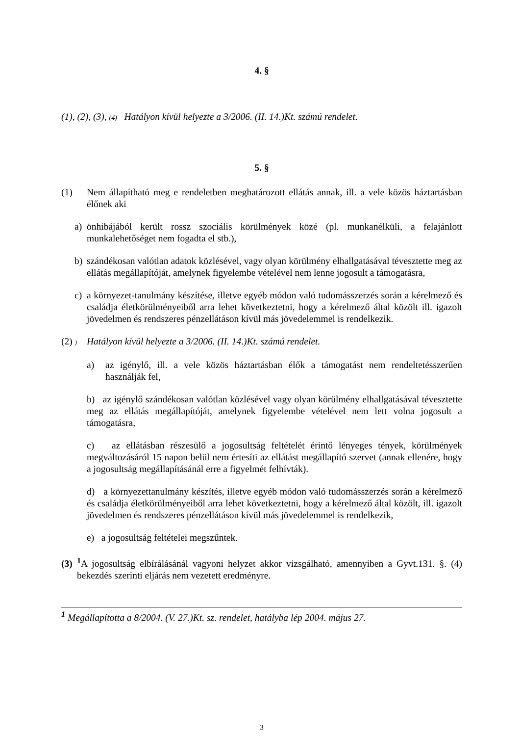4. §
(1), (2), (3), (4) Hatályon kívül helyezte a 3/2006. (II. 14.)Kt. számú rendelet.
5. §
(1) Nem állapítható meg e rendeletben meghatározott ellátás annak, ill. a vele közös háztartásban élőnek aki
a) önhibájából került rossz szociális körülmények közé (pl. munkanélküli, a felajánlott munkalehetőséget nem fogadta el stb.),
b) szándékosan valótlan adatok közlésével, vagy olyan körülmény elhallgatásával tévesztette meg az ellátás megállapítóját, amelynek figyelembe vételével nem lenne jogosult a támogatásra,
c) a környezet-tanulmány készítése, illetve egyéb módon való tudomásszerzés során a kérelmező és családja életkörülményeiből arra lehet következtetni, hogy a kérelmező által közölt ill. igazolt jövedelmen és rendszeres pénzellátáson kívül más jövedelemmel is rendelkezik.
(2) )
Hatályon kívül helyezte a 3/2006. (II. 14.)Kt. számú rendelet.
a) az igénylő, ill. a vele közös háztartásban élők a támogatást nem rendeltetésszerűen használják fel,
b) az igénylő szándékosan valótlan közlésével vagy olyan körülmény elhallgatásával tévesztette meg az ellátás megállapítóját, amelynek figyelembe vételével nem lett volna jogosult a támogatásra,
c) az ellátásban részesülő a jogosultság feltételét érintő lényeges tények, körülmények megváltozásáról 15 napon belül nem értesíti az ellátást megállapító szervet (annak ellenére, hogy a jogosultság megállapításánál erre a figyelmét felhívták).
d) a környezettanulmány készítés, illetve egyéb módon való tudomásszerzés során a kérelmező és családja életkörülményeiből arra lehet következtetni, hogy a kérelmező által közölt, ill. igazolt jövedelmen és rendszeres pénzellátáson kívül más jövedelemmel is rendelkezik,
e) a jogosultság feltételei megszűntek.
(3) <sup>1</sup> A jogosultság elbírálásánál vagyoni helyzet akkor vizsgálható, amennyiben a Gyvt.131. §. (4) bekezdés szerinti eljárás nem vezetett eredményre.
<sup>1</sup> Megállapította a 8/2004. (V. 27.)Kt. sz. rendelet, hatályba lép 2004. május 27.
3